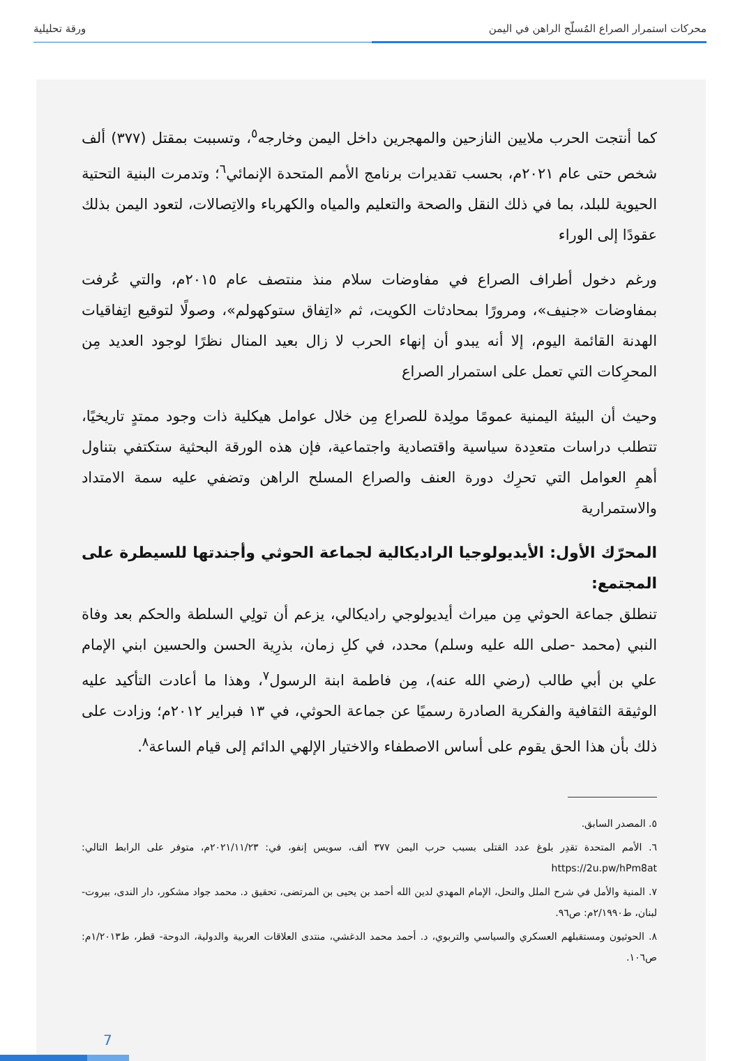محركات استمرار الصراع المُسلّح الراهن في اليمن ورقة تحليلية
كما أنتجت الحرب ملايين النازحين والمهجرين داخل اليمن وخارجه<sup>٥</sup>، وتسببت بمقتل (٣٧٧) ألف شخص حتى عام ٢٠٢١م، بحسب تقديرات برنامج الأمم المتحدة الإنمائي<sup>٦</sup>؛ وتدمرت البنية التحتية الحيوية للبلد، بما في ذلك النقل والصحة والتعليم والمياه والكهرباء والاتِصالات، لتعود اليمن بذلك عقودًا إلى الوراء
ورغم دخول أطراف الصراع في مفاوضات سلام منذ منتصف عام ٢٠١٥م، والتي عُرفت بمفاوضات «جنيف»، ومرورًا بمحادثات الكويت، ثم «اتِفاق ستوكهولم»، وصولًا لتوقيع اتِفاقيات الهدنة القائمة اليوم، إلا أنه يبدو أن إنهاء الحرب لا زال بعيد المنال نظرًا لوجود العديد مِن المحرِكات التي تعمل على استمرار الصراع
وحيث أن البيئة اليمنية عمومًا مولِدة للصراع مِن خلال عوامل هيكلية ذات وجود ممتدٍ تاريخيًا، تتطلب دراسات متعدِدة سياسية واقتصادية واجتماعية، فإن هذه الورقة البحثية ستكتفي بتناول أهمِ العوامل التي تحرِك دورة العنف والصراع المسلح الراهن وتضفي عليه سمة الامتداد والاستمرارية
المحرّك الأول: الأيديولوجيا الراديكالية لجماعة الحوثي وأجندتها للسيطرة على المجتمع:
تنطلق جماعة الحوثي مِن ميراث أيديولوجي راديكالي، يزعم أن تولِي السلطة والحكم بعد وفاة النبي (محمد -صلى الله عليه وسلم) محدد، في كلِ زمان، بذرِية الحسن والحسين ابني الإمام علي بن أبي طالب (رضي الله عنه)، مِن فاطمة ابنة الرسول<sup>٧</sup>، وهذا ما أعادت التأكيد عليه الوثيقة الثقافية والفكرية الصادرة رسميًا عن جماعة الحوثي، في ١٣ فبراير ٢٠١٢م؛ وزادت على ذلك بأن هذا الحق يقوم على أساس الاصطفاء والاختيار الإلهي الدائم إلى قيام الساعة<sup>٨</sup>.
٥. المصدر السابق.
٦. الأمم المتحدة تقدِر بلوغ عدد القتلى بسبب حرب اليمن ٣٧٧ ألف، سويس إنفو، في: ٢٠٢١/١١/٢٣م، متوفر على الرابط التالي: https://2u.pw/hPm8at
٧. المنية والأمل في شرح الملل والنحل، الإمام المهدي لدين الله أحمد بن يحيى بن المرتضى، تحقيق د. محمد جواد مشكور، دار الندى، بيروت- لبنان، ط٢/١٩٩٠م: ص٩٦.
٨. الحوثيون ومستقبلهم العسكري والسياسي والتربوي، د. أحمد محمد الدغشي، منتدى العلاقات العربية والدولية، الدوحة- قطر، ط١/٢٠١٣م: ص١٠٦.
7